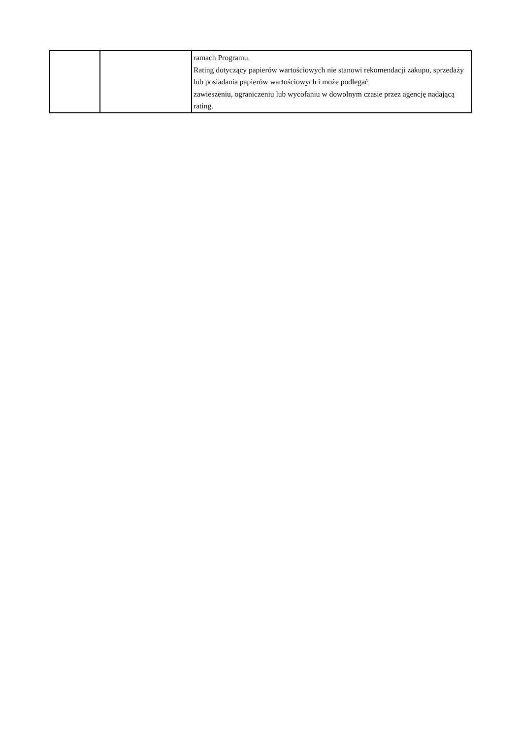| | | ramach Programu. Rating dotyczący papierów wartościowych nie stanowi rekomendacji zakupu, sprzedaży lub posiadania papierów wartościowych i może podlegać zawieszeniu, ograniczeniu lub wycofaniu w dowolnym czasie przez agencję nadającą rating. |